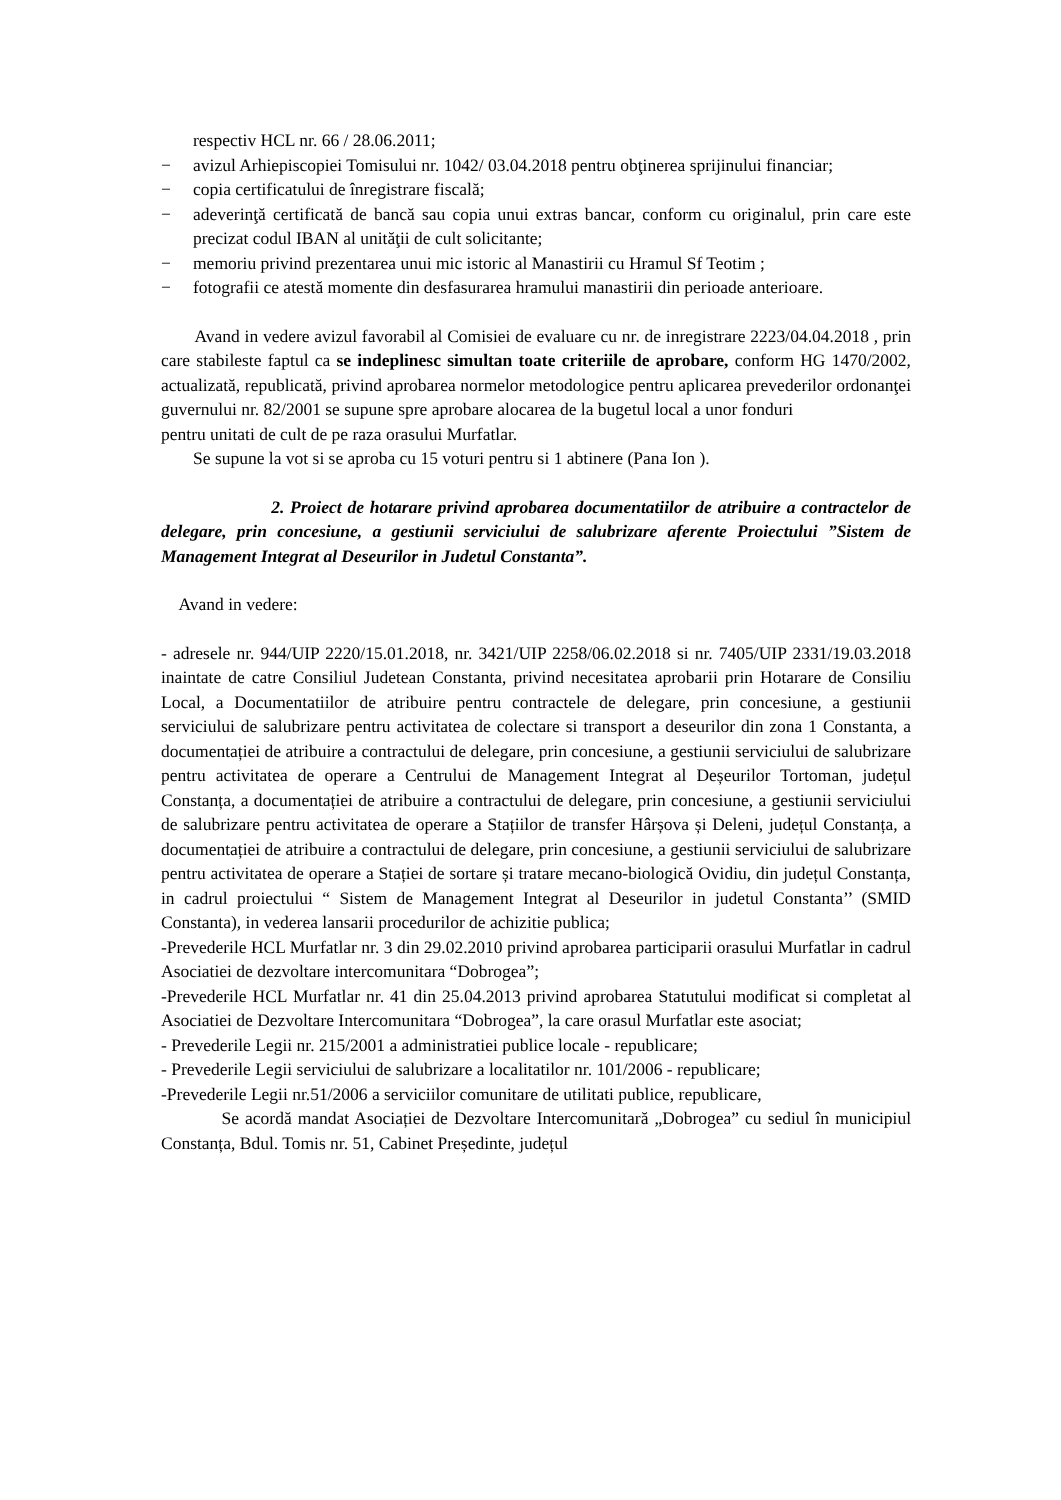respectiv HCL nr. 66 / 28.06.2011;
− avizul Arhiepiscopiei Tomisului nr. 1042/ 03.04.2018 pentru obţinerea sprijinului financiar;
− copia certificatului de înregistrare fiscală;
− adeverinţă certificată de bancă sau copia unui extras bancar, conform cu originalul, prin care este precizat codul IBAN al unităţii de cult solicitante;
− memoriu privind prezentarea unui mic istoric al Manastirii cu Hramul Sf Teotim ;
− fotografii ce atestă momente din desfasurarea hramului manastirii din perioade anterioare.
Avand in vedere avizul favorabil al Comisiei de evaluare cu nr. de inregistrare 2223/04.04.2018 , prin care stabileste faptul ca se indeplinesc simultan toate criteriile de aprobare, conform HG 1470/2002, actualizată, republicată, privind aprobarea normelor metodologice pentru aplicarea prevederilor ordonanţei guvernului nr. 82/2001 se supune spre aprobare alocarea de la bugetul local a unor fonduri
pentru unitati de cult de pe raza orasului Murfatlar.
Se supune la vot si se aproba cu 15 voturi pentru si 1 abtinere (Pana Ion ).
2. Proiect de hotarare privind aprobarea documentatiilor de atribuire a contractelor de delegare, prin concesiune, a gestiunii serviciului de salubrizare aferente Proiectului ”Sistem de Management Integrat al Deseurilor in Judetul Constanta”.
Avand in vedere:
- adresele nr. 944/UIP 2220/15.01.2018, nr. 3421/UIP 2258/06.02.2018 si nr. 7405/UIP 2331/19.03.2018 inaintate de catre Consiliul Judetean Constanta, privind necesitatea aprobarii prin Hotarare de Consiliu Local, a Documentatiilor de atribuire pentru contractele de delegare, prin concesiune, a gestiunii serviciului de salubrizare pentru activitatea de colectare si transport a deseurilor din zona 1 Constanta, a documentației de atribuire a contractului de delegare, prin concesiune, a gestiunii serviciului de salubrizare pentru activitatea de operare a Centrului de Management Integrat al Deșeurilor Tortoman, județul Constanța, a documentației de atribuire a contractului de delegare, prin concesiune, a gestiunii serviciului de salubrizare pentru activitatea de operare a Stațiilor de transfer Hârșova și Deleni, județul Constanța, a documentației de atribuire a contractului de delegare, prin concesiune, a gestiunii serviciului de salubrizare pentru activitatea de operare a Stației de sortare și tratare mecano-biologică Ovidiu, din județul Constanța, in cadrul proiectului “ Sistem de Management Integrat al Deseurilor in judetul Constanta’’ (SMID Constanta), in vederea lansarii procedurilor de achizitie publica;
-Prevederile HCL Murfatlar nr. 3 din 29.02.2010 privind aprobarea participarii orasului Murfatlar in cadrul Asociatiei de dezvoltare intercomunitara “Dobrogea”;
-Prevederile HCL Murfatlar nr. 41 din 25.04.2013 privind aprobarea Statutului modificat si completat al Asociatiei de Dezvoltare Intercomunitara “Dobrogea”, la care orasul Murfatlar este asociat;
- Prevederile Legii nr. 215/2001 a administratiei publice locale - republicare;
- Prevederile Legii serviciului de salubrizare a localitatilor nr. 101/2006 - republicare;
-Prevederile Legii nr.51/2006 a serviciilor comunitare de utilitati publice, republicare,
Se acordă mandat Asociației de Dezvoltare Intercomunitară „Dobrogea” cu sediul în municipiul Constanța, Bdul. Tomis nr. 51, Cabinet Președinte, județul